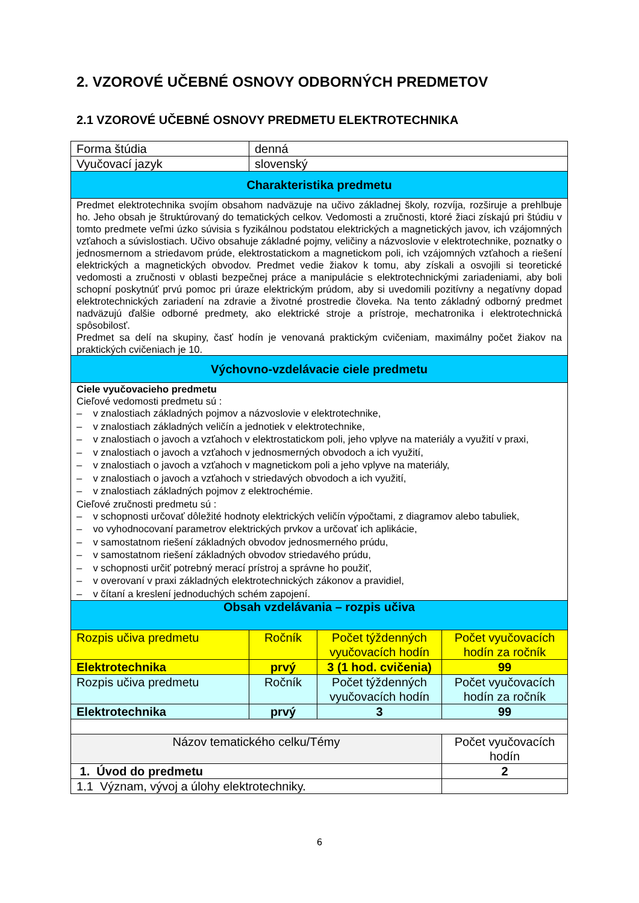2. VZOROVÉ UČEBNÉ OSNOVY ODBORNÝCH PREDMETOV
2.1 VZOROVÉ UČEBNÉ OSNOVY PREDMETU ELEKTROTECHNIKA
| Forma štúdia | denná | | |
| Vyučovací jazyk | slovenský | | |
| Charakteristika predmetu | | | |
| Predmet elektrotechnika svojím obsahom nadväzuje na učivo základnej školy, rozvíja, rozširuje a prehlbuje ho. Jeho obsah je štruktúrovaný do tematických celkov. Vedomosti a zručnosti, ktoré žiaci získajú pri štúdiu v tomto predmete veľmi úzko súvisia s fyzikálnou podstatou elektrických a magnetických javov, ich vzájomných vzťahoch a súvislostiach. Učivo obsahuje základné pojmy, veličiny a názvoslovie v elektrotechnike, poznatky o jednosmernom a striedavom prúde, elektrostatickom a magnetickom poli, ich vzájomných vzťahoch a riešení elektrických a magnetických obvodov. Predmet vedie žiakov k tomu, aby získali a osvojili si teoretické vedomosti a zručnosti v oblasti bezpečnej práce a manipulácie s elektrotechnickými zariadeniami, aby boli schopní poskytnúť prvú pomoc pri úraze elektrickým prúdom, aby si uvedomili pozitívny a negatívny dopad elektrotechnických zariadení na zdravie a životné prostredie človeka. Na tento základný odborný predmet nadväzujú ďalšie odborné predmety, ako elektrické stroje a prístroje, mechatronika i elektrotechnická spôsobilosť. Predmet sa delí na skupiny, časť hodín je venovaná praktickým cvičeniam, maximálny počet žiakov na praktických cvičeniach je 10. | | | |
| Výchovno-vzdelávacie ciele predmetu | | | |
| Ciele vyučovacieho predmetu Cieľové vedomosti predmetu sú : – v znalostiach základných pojmov a názvoslovie v elektrotechnike, – v znalostiach základných veličín a jednotiek v elektrotechnike, – v znalostiach o javoch a vzťahoch v elektrostatickom poli, jeho vplyve na materiály a využití v praxi, – v znalostiach o javoch a vzťahoch v jednosmerných obvodoch a ich využití, – v znalostiach o javoch a vzťahoch v magnetickom poli a jeho vplyve na materiály, – v znalostiach o javoch a vzťahoch v striedavých obvodoch a ich využití, – v znalostiach základných pojmov z elektrochémie. Cieľové zručnosti predmetu sú : – v schopnosti určovať dôležité hodnoty elektrických veličín výpočtami, z diagramov alebo tabuliek, – vo vyhodnocovaní parametrov elektrických prvkov a určovať ich aplikácie, – v samostatnom riešení základných obvodov jednosmerného prúdu, – v samostatnom riešení základných obvodov striedavého prúdu, – v schopnosti určiť potrebný merací prístroj a správne ho použiť, – v overovaní v praxi základných elektrotechnických zákonov a pravidiel, – v čítaní a kreslení jednoduchých schém zapojení. | | | |
| Obsah vzdelávania – rozpis učiva | | | |
| Rozpis učiva predmetu | Ročník | Počet týždenných vyučovacích hodín | Počet vyučovacích hodín za ročník |
| Elektrotechnika | prvý | 3 (1 hod. cvičenia) | 99 |
| Rozpis učiva predmetu | Ročník | Počet týždenných vyučovacích hodín | Počet vyučovacích hodín za ročník |
| Elektrotechnika | prvý | 3 | 99 |
| Názov tematického celku/Témy | | | Počet vyučovacích hodín |
| 1. Úvod do predmetu | | | 2 |
| 1.1 Význam, vývoj a úlohy elektrotechniky. | | | |
6